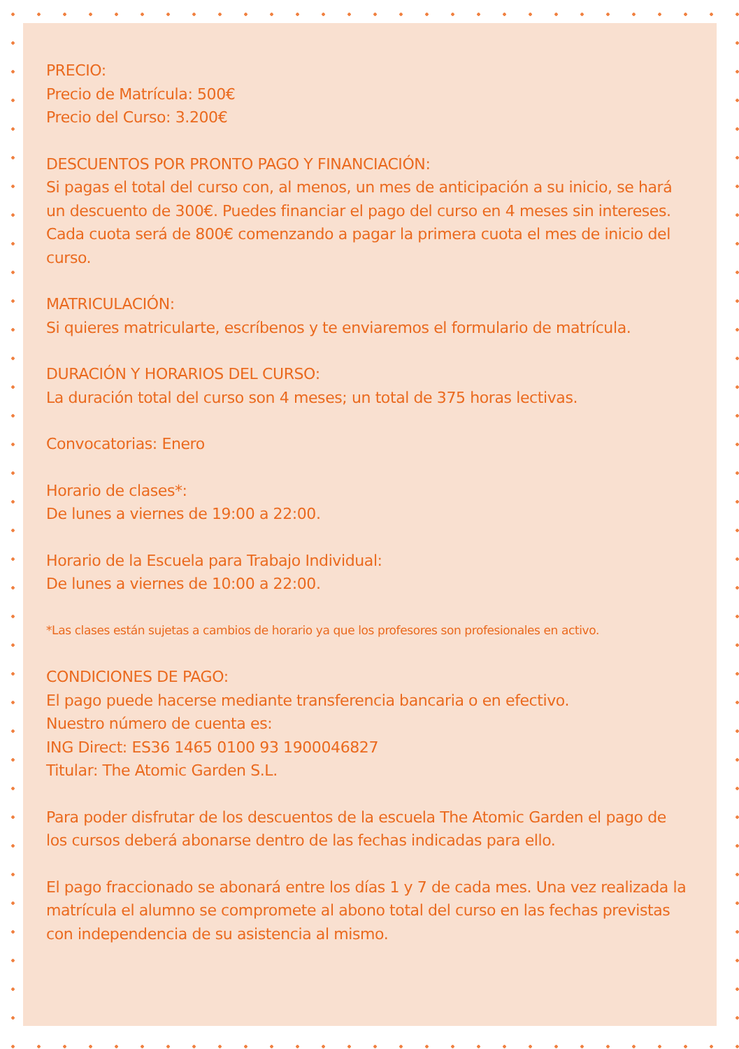PRECIO:
Precio de Matrícula: 500€
Precio del Curso: 3.200€
DESCUENTOS POR PRONTO PAGO Y FINANCIACIÓN:
Si pagas el total del curso con, al menos, un mes de anticipación a su inicio, se hará un descuento de 300€. Puedes financiar el pago del curso en 4 meses sin intereses. Cada cuota será de 800€ comenzando a pagar la primera cuota el mes de inicio del curso.
MATRICULACIÓN:
Si quieres matricularte, escríbenos y te enviaremos el formulario de matrícula.
DURACIÓN Y HORARIOS DEL CURSO:
La duración total del curso son 4 meses; un total de 375 horas lectivas.
Convocatorias: Enero
Horario de clases*:
De lunes a viernes de 19:00 a 22:00.
Horario de la Escuela para Trabajo Individual:
De lunes a viernes de 10:00 a 22:00.
*Las clases están sujetas a cambios de horario ya que los profesores son profesionales en activo.
CONDICIONES DE PAGO:
El pago puede hacerse mediante transferencia bancaria o en efectivo.
Nuestro número de cuenta es:
ING Direct: ES36 1465 0100 93 1900046827
Titular: The Atomic Garden S.L.
Para poder disfrutar de los descuentos de la escuela The Atomic Garden el pago de los cursos deberá abonarse dentro de las fechas indicadas para ello.
El pago fraccionado se abonará entre los días 1 y 7 de cada mes. Una vez realizada la matrícula el alumno se compromete al abono total del curso en las fechas previstas con independencia de su asistencia al mismo.